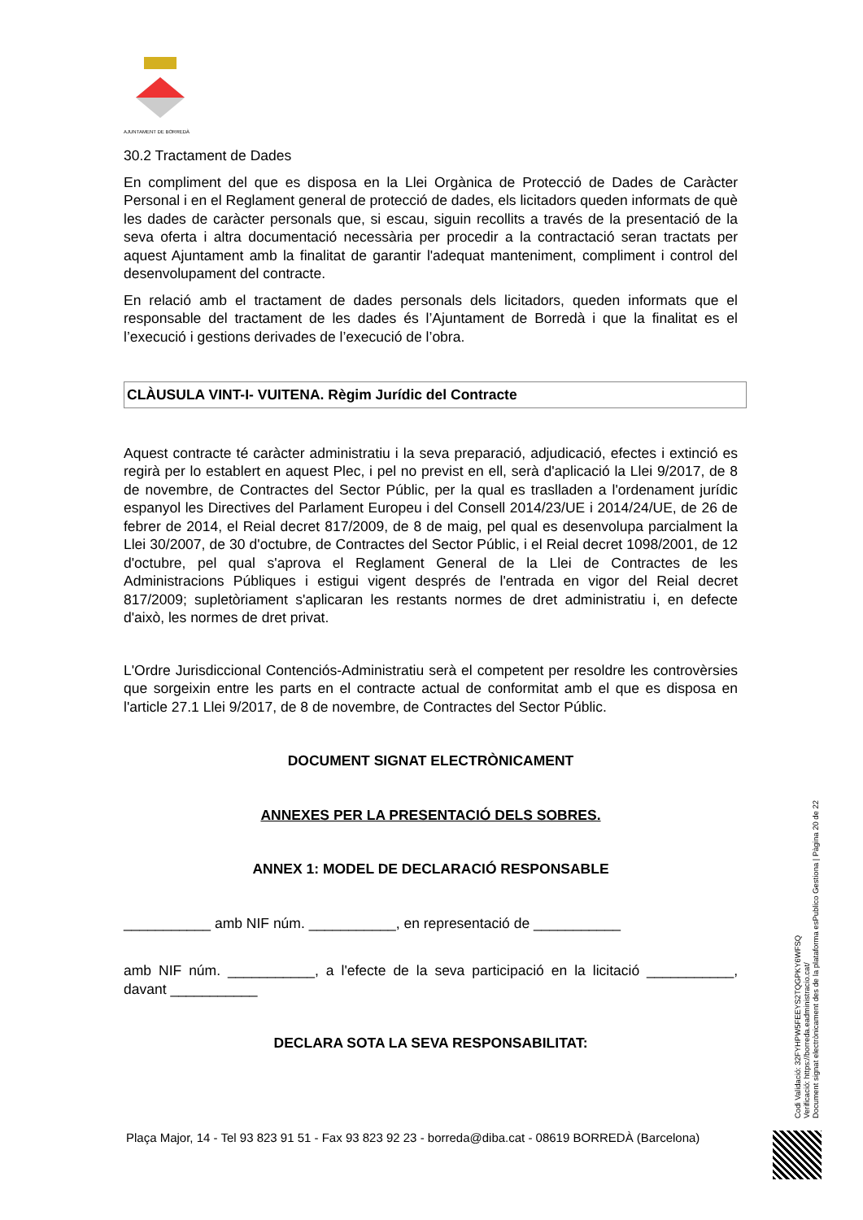AJUNTAMENT DE BORREDÀ
30.2 Tractament de Dades
En compliment del que es disposa en la Llei Orgànica de Protecció de Dades de Caràcter Personal i en el Reglament general de protecció de dades, els licitadors queden informats de què les dades de caràcter personals que, si escau, siguin recollits a través de la presentació de la seva oferta i altra documentació necessària per procedir a la contractació seran tractats per aquest Ajuntament amb la finalitat de garantir l'adequat manteniment, compliment i control del desenvolupament del contracte.
En relació amb el tractament de dades personals dels licitadors, queden informats que el responsable del tractament de les dades és l’Ajuntament de Borredà i que la finalitat es el l’execució i gestions derivades de l’execució de l’obra.
CLÀUSULA VINT-I- VUITENA. Règim Jurídic del Contracte
Aquest contracte té caràcter administratiu i la seva preparació, adjudicació, efectes i extinció es regirà per lo establert en aquest Plec, i pel no previst en ell, serà d'aplicació la Llei 9/2017, de 8 de novembre, de Contractes del Sector Públic, per la qual es traslladen a l'ordenament jurídic espanyol les Directives del Parlament Europeu i del Consell 2014/23/UE i 2014/24/UE, de 26 de febrer de 2014, el Reial decret 817/2009, de 8 de maig, pel qual es desenvolupa parcialment la Llei 30/2007, de 30 d'octubre, de Contractes del Sector Públic, i el Reial decret 1098/2001, de 12 d'octubre, pel qual s'aprova el Reglament General de la Llei de Contractes de les Administracions Públiques i estigui vigent després de l'entrada en vigor del Reial decret 817/2009; supletòriament s'aplicaran les restants normes de dret administratiu i, en defecte d'això, les normes de dret privat.
L'Ordre Jurisdiccional Contenciós-Administratiu serà el competent per resoldre les controvèrsies que sorgeixin entre les parts en el contracte actual de conformitat amb el que es disposa en l'article 27.1 Llei 9/2017, de 8 de novembre, de Contractes del Sector Públic.
DOCUMENT SIGNAT ELECTRÒNICAMENT
ANNEXES PER LA PRESENTACIÓ DELS SOBRES.
ANNEX 1: MODEL DE DECLARACIÓ RESPONSABLE
___________ amb NIF núm. ___________, en representació de ___________
amb NIF núm. ___________, a l'efecte de la seva participació en la licitació ___________, davant ___________
DECLARA SOTA LA SEVA RESPONSABILITAT:
Codi Validació: 32FYHPW5FEEYS2TQGPKY6WFSQ
Verificació: https://borreda.eadministracio.cat/
Document signat electrònicament des de la plataforma esPublico Gestiona | Pàgina 20 de 22
Plaça Major, 14 - Tel 93 823 91 51 - Fax 93 823 92 23 - borreda@diba.cat - 08619 BORREDÀ (Barcelona)